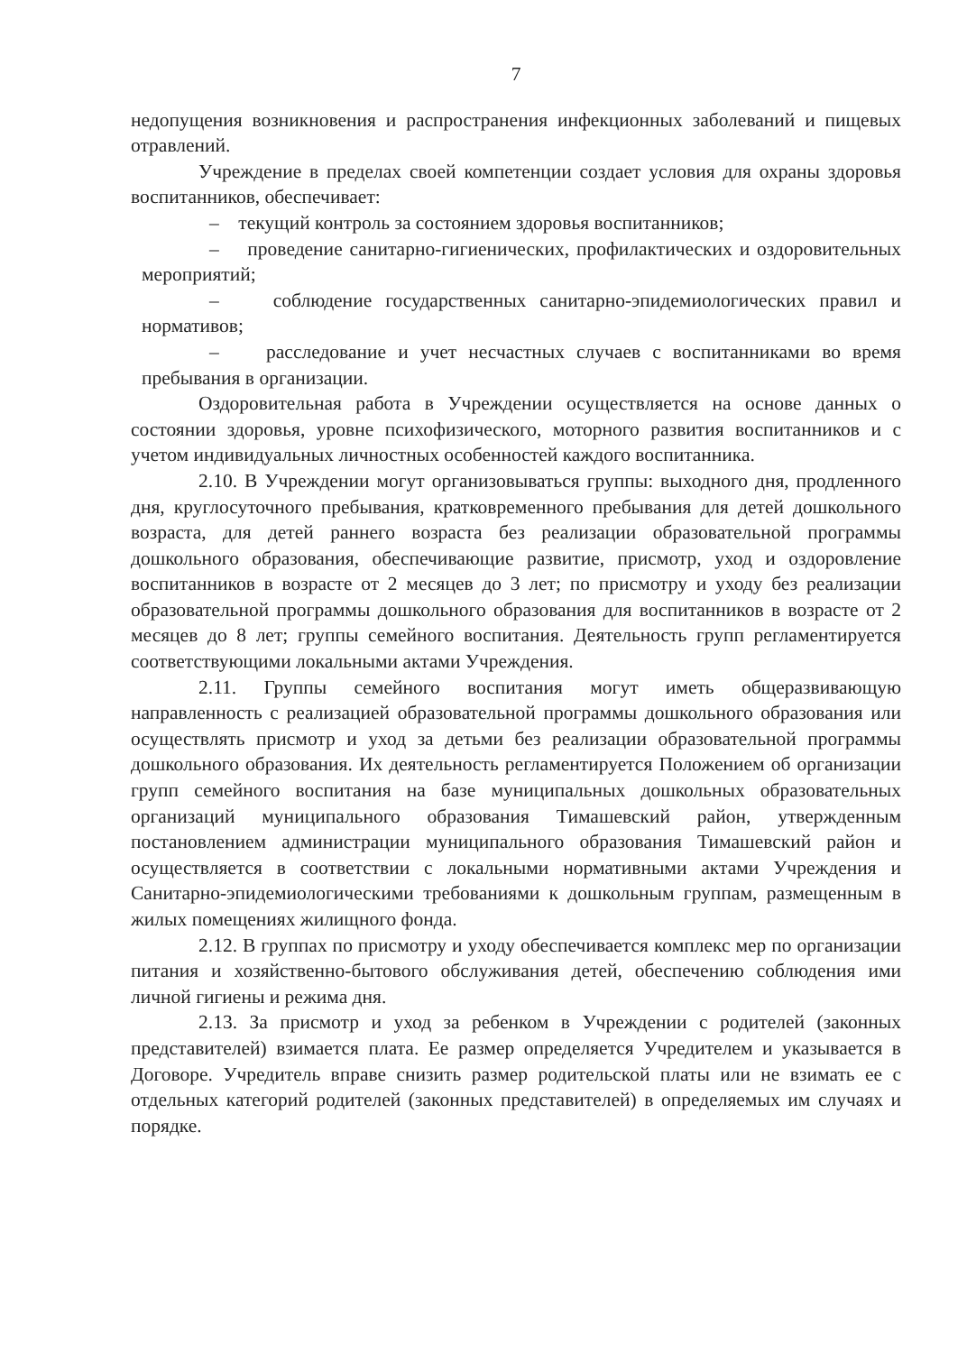7
недопущения возникновения и распространения инфекционных заболеваний и пищевых отравлений.
Учреждение в пределах своей компетенции создает условия для охраны здоровья воспитанников, обеспечивает:
– текущий контроль за состоянием здоровья воспитанников;
– проведение санитарно-гигиенических, профилактических и оздоровительных мероприятий;
– соблюдение государственных санитарно-эпидемиологических правил и нормативов;
– расследование и учет несчастных случаев с воспитанниками во время пребывания в организации.
Оздоровительная работа в Учреждении осуществляется на основе данных о состоянии здоровья, уровне психофизического, моторного развития воспитанников и с учетом индивидуальных личностных особенностей каждого воспитанника.
2.10. В Учреждении могут организовываться группы: выходного дня, продленного дня, круглосуточного пребывания, кратковременного пребывания для детей дошкольного возраста, для детей раннего возраста без реализации образовательной программы дошкольного образования, обеспечивающие развитие, присмотр, уход и оздоровление воспитанников в возрасте от 2 месяцев до 3 лет; по присмотру и уходу без реализации образовательной программы дошкольного образования для воспитанников в возрасте от 2 месяцев до 8 лет; группы семейного воспитания. Деятельность групп регламентируется соответствующими локальными актами Учреждения.
2.11. Группы семейного воспитания могут иметь общеразвивающую направленность с реализацией образовательной программы дошкольного образования или осуществлять присмотр и уход за детьми без реализации образовательной программы дошкольного образования. Их деятельность регламентируется Положением об организации групп семейного воспитания на базе муниципальных дошкольных образовательных организаций муниципального образования Тимашевский район, утвержденным постановлением администрации муниципального образования Тимашевский район и осуществляется в соответствии с локальными нормативными актами Учреждения и Санитарно-эпидемиологическими требованиями к дошкольным группам, размещенным в жилых помещениях жилищного фонда.
2.12. В группах по присмотру и уходу обеспечивается комплекс мер по организации питания и хозяйственно-бытового обслуживания детей, обеспечению соблюдения ими личной гигиены и режима дня.
2.13. За присмотр и уход за ребенком в Учреждении с родителей (законных представителей) взимается плата. Ее размер определяется Учредителем и указывается в Договоре. Учредитель вправе снизить размер родительской платы или не взимать ее с отдельных категорий родителей (законных представителей) в определяемых им случаях и порядке.